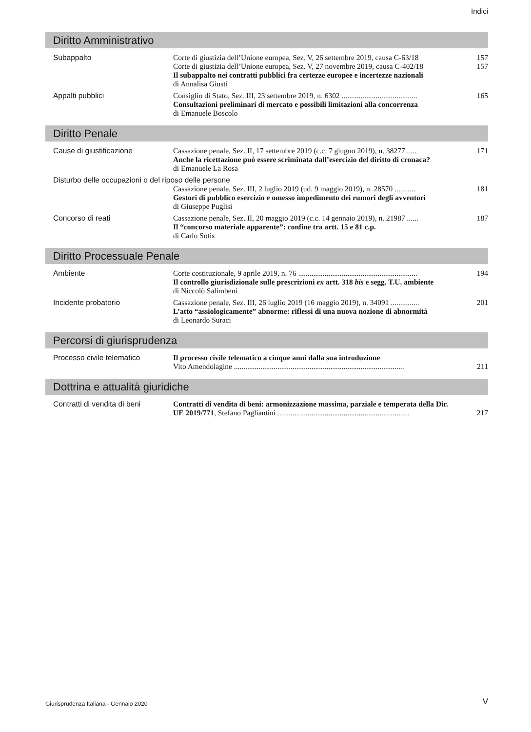Indici
Diritto Amministrativo
| Subappalto | Corte di giustizia dell’Unione europea, Sez. V, 26 settembre 2019, causa C-63/18 | 157 |
| | Corte di giustizia dell’Unione europea, Sez. V, 27 novembre 2019, causa C-402/18 | 157 |
| | Il subappalto nei contratti pubblici fra certezze europee e incertezze nazionali di Annalisa Giusti | |
| Appalti pubblici | Consiglio di Stato, Sez. III, 23 settembre 2019, n. 6302 ........................................ Consultazioni preliminari di mercato e possibili limitazioni alla concorrenza di Emanuele Boscolo | 165 |
Diritto Penale
| Cause di giustificazione | Cassazione penale, Sez. II, 17 settembre 2019 (c.c. 7 giugno 2019), n. 38277 ..... Anche la ricettazione può essere scriminata dall’esercizio del diritto di cronaca? di Emanuele La Rosa | 171 |
| Disturbo delle occupazioni o del riposo delle persone | | |
| | Cassazione penale, Sez. III, 2 luglio 2019 (ud. 9 maggio 2019), n. 28570 ........... Gestori di pubblico esercizio e omesso impedimento dei rumori degli avventori di Giuseppe Puglisi | 181 |
| Concorso di reati | Cassazione penale, Sez. II, 20 maggio 2019 (c.c. 14 gennaio 2019), n. 21987 ...... Il “concorso materiale apparente”: confine tra artt. 15 e 81 c.p. di Carlo Sotis | 187 |
Diritto Processuale Penale
| Ambiente | Corte costituzionale, 9 aprile 2019, n. 76 ............................................................... Il controllo giurisdizionale sulle prescrizioni ex artt. 318 bis e segg. T.U. ambiente di Niccolò Salimbeni | 194 |
| Incidente probatorio | Cassazione penale, Sez. III, 26 luglio 2019 (16 maggio 2019), n. 34091 ............... L’atto “assiologicamente” abnorme: riflessi di una nuova nozione di abnormità di Leonardo Suraci | 201 |
Percorsi di giurisprudenza
| Processo civile telematico | Il processo civile telematico a cinque anni dalla sua introduzione Vito Amendolagine .......................................................................................... | 211 |
Dottrina e attualità giuridiche
| Contratti di vendita di beni | Contratti di vendita di beni: armonizzazione massima, parziale e temperata della Dir. UE 2019/771 , Stefano Pagliantini ...................................................................... | 217 |
Giurisprudenza Italiana - Gennaio 2020
V